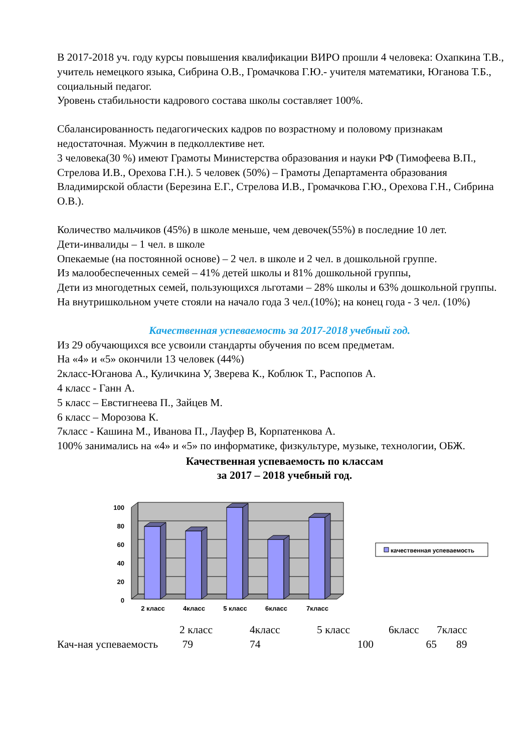В 2017-2018 уч. году курсы повышения квалификации ВИРО прошли 4 человека: Охапкина Т.В., учитель немецкого языка, Сибрина О.В., Громачкова Г.Ю.- учителя математики, Юганова Т.Б., социальный педагог.
Уровень стабильности кадрового состава школы составляет 100%.
Сбалансированность педагогических кадров по возрастному и половому признакам недостаточная. Мужчин в педколлективе нет.
3 человека(30 %) имеют Грамоты Министерства образования и науки РФ (Тимофеева В.П., Стрелова И.В., Орехова Г.Н.). 5 человек (50%) – Грамоты Департамента образования Владимирской области (Березина Е.Г., Стрелова И.В., Громачкова Г.Ю., Орехова Г.Н., Сибрина О.В.).
Количество мальчиков (45%) в школе меньше, чем девочек(55%) в последние 10 лет.
Дети-инвалиды – 1 чел. в школе
Опекаемые (на постоянной основе) – 2 чел. в школе и 2 чел. в дошкольной группе.
Из малообеспеченных семей – 41% детей школы и 81% дошкольной группы,
Дети из многодетных семей, пользующихся льготами – 28% школы и 63% дошкольной группы.
На внутришкольном учете стояли на начало года 3 чел.(10%); на конец года - 3 чел. (10%)
Качественная успеваемость за 2017-2018 учебный год.
Из 29 обучающихся все усвоили стандарты обучения по всем предметам.
На «4» и «5» окончили 13 человек (44%)
2класс-Юганова А., Куличкина У, Зверева К., Коблюк Т., Распопов А.
4 класс - Ганн А.
5 класс – Евстигнеева П., Зайцев М.
6 класс – Морозова К.
7класс - Кашина М., Иванова П., Лауфер В, Корпатенкова А.
100% занимались на «4» и «5» по информатике, физкультуре, музыке, технологии, ОБЖ.
Качественная успеваемость по классам
за 2017 – 2018 учебный год.
100
80
60
40
20
0
2 класс
4класс
5 класс
6класс
7класс
качественная успеваемость
| | 2 класс | 4класс | 5 класс | 6класс | 7класс |
| Кач-ная успеваемость | 79 | 74 | 100 | 65 | 89 |